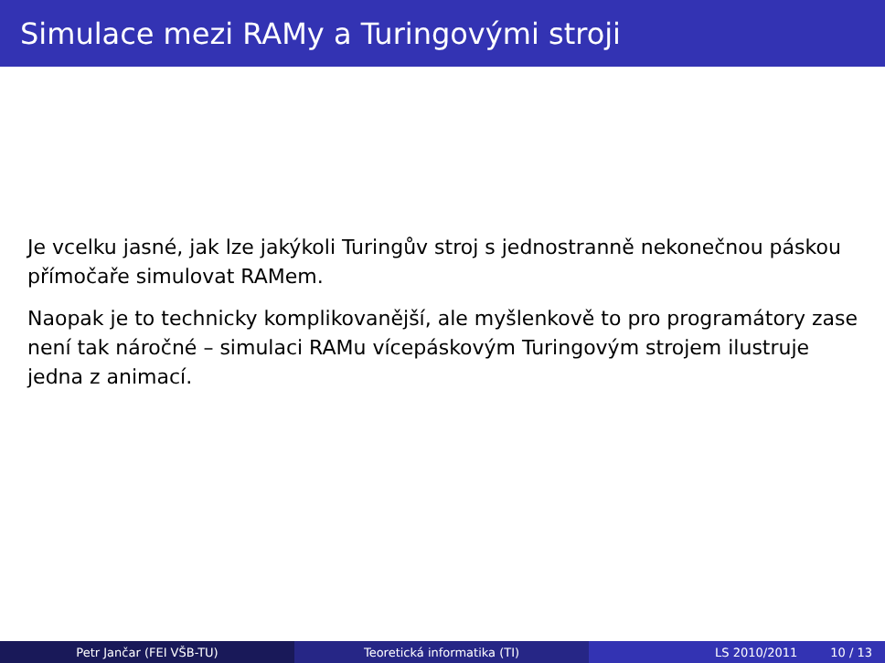Simulace mezi RAMy a Turingovými stroji
Je vcelku jasné, jak lze jakýkoli Turingův stroj s jednostranně nekonečnou páskou přímočaře simulovat RAMem.
Naopak je to technicky komplikovanější, ale myšlenkově to pro programátory zase není tak náročné – simulaci RAMu vícepáskovým Turingovým strojem ilustruje jedna z animací.
Petr Jančar (FEI VŠB-TU) Teoretická informatika (TI) LS 2010/2011 10 / 13